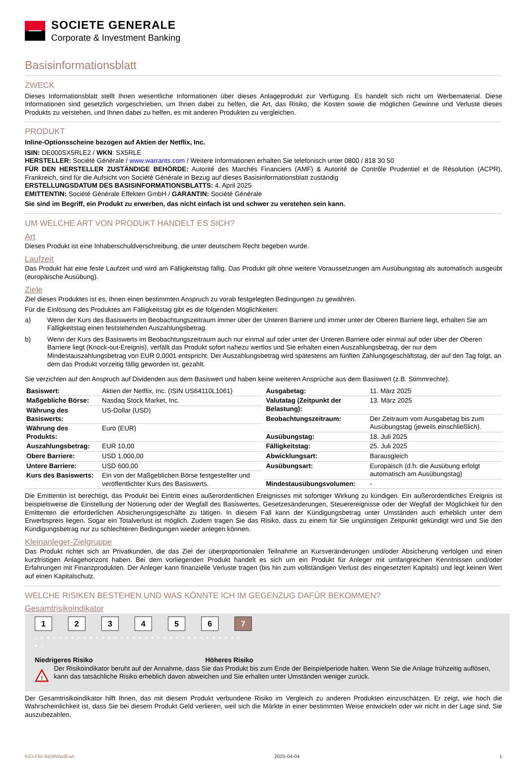SOCIETE GENERALE
Corporate & Investment Banking
Basisinformationsblatt
ZWECK
Dieses Informationsblatt stellt Ihnen wesentliche Informationen über dieses Anlageprodukt zur Verfügung. Es handelt sich nicht um Werbematerial. Diese Informationen sind gesetzlich vorgeschrieben, um Ihnen dabei zu helfen, die Art, das Risiko, die Kosten sowie die möglichen Gewinne und Verluste dieses Produkts zu verstehen, und Ihnen dabei zu helfen, es mit anderen Produkten zu vergleichen.
PRODUKT
Inline-Optionsscheine bezogen auf Aktien der Netflix, Inc.
ISIN: DE000SX5RLE2 / WKN: SX5RLE
HERSTELLER: Société Générale / www.warrants.com / Weitere Informationen erhalten Sie telefonisch unter 0800 / 818 30 50
FÜR DEN HERSTELLER ZUSTÄNDIGE BEHÖRDE: Autorité des Marchés Financiers (AMF) & Autorité de Contrôle Prudentiel et de Résolution (ACPR), Frankreich, sind für die Aufsicht von Société Générale in Bezug auf dieses Basisinformationsblatt zuständig
ERSTELLUNGSDATUM DES BASISINFORMATIONSBLATTS: 4. April 2025
EMITTENTIN: Société Générale Effekten GmbH / GARANTIN: Société Générale
Sie sind im Begriff, ein Produkt zu erwerben, das nicht einfach ist und schwer zu verstehen sein kann.
UM WELCHE ART VON PRODUKT HANDELT ES SICH?
Art
Dieses Produkt ist eine Inhaberschuldverschreibung, die unter deutschem Recht begeben wurde.
Laufzeit
Das Produkt hat eine feste Laufzeit und wird am Fälligkeitstag fällig. Das Produkt gilt ohne weitere Voraussetzungen am Ausübungstag als automatisch ausgeübt (europäische Ausübung).
Ziele
Ziel dieses Produktes ist es, Ihnen einen bestimmten Anspruch zu vorab festgelegten Bedingungen zu gewähren.
Für die Einlösung des Produktes am Fälligkeitstag gibt es die folgenden Möglichkeiten:
a) Wenn der Kurs des Basiswerts im Beobachtungszeitraum immer über der Unteren Barriere und immer unter der Oberen Barriere liegt, erhalten Sie am Fälligkeitstag einen feststehenden Auszahlungsbetrag.
b) Wenn der Kurs des Basiswerts im Beobachtungszeitraum auch nur einmal auf oder unter der Unteren Barriere oder einmal auf oder über der Oberen Barriere liegt (Knock-out-Ereignis), verfällt das Produkt sofort nahezu wertlos und Sie erhalten einen Auszahlungsbetrag, der nur dem Mindestauszahlungsbetrag von EUR 0,0001 entspricht. Der Auszahlungsbetrag wird spätestens am fünften Zahlungsgeschäftstag, der auf den Tag folgt, an dem das Produkt vorzeitig fällig geworden ist, gezahlt.
Sie verzichten auf den Anspruch auf Dividenden aus dem Basiswert und haben keine weiteren Ansprüche aus dem Basiswert (z.B. Stimmrechte).
| Basiswert: | Aktien der Netflix, Inc. (ISIN US64110L1061) |
| Maßgebliche Börse: | Nasdaq Stock Market, Inc. |
| Währung des Basiswerts: | US-Dollar (USD) |
| Währung des Produkts: | Euro (EUR) |
| Auszahlungsbetrag: | EUR 10,00 |
| Obere Barriere: | USD 1.000,00 |
| Untere Barriere: | USD 600,00 |
| Kurs des Basiswerts: | Ein von der Maßgeblichen Börse festgestellter und veröffentlichter Kurs des Basiswerts. |
| Ausgabetag: | 11. März 2025 |
| Valutatag (Zeitpunkt der Belastung): | 13. März 2025 |
| Beobachtungszeitraum: | Der Zeitraum vom Ausgabetag bis zum Ausübungstag (jeweils einschließlich). |
| Ausübungstag: | 18. Juli 2025 |
| Fälligkeitstag: | 25. Juli 2025 |
| Abwicklungsart: | Barausgleich |
| Ausübungsart: | Europäisch (d.h. die Ausübung erfolgt automatisch am Ausübungstag) |
| Mindestausübungsvolumen: | - |
Die Emittentin ist berechtigt, das Produkt bei Eintritt eines außerordentlichen Ereignisses mit sofortiger Wirkung zu kündigen. Ein außerordentliches Ereignis ist beispielsweise die Einstellung der Notierung oder der Wegfall des Basiswertes, Gesetzesänderungen, Steuerereignisse oder der Wegfall der Möglichkeit für den Emittenten die erforderlichen Absicherungsgeschäfte zu tätigen. In diesem Fall kann der Kündigungsbetrag unter Umständen auch erheblich unter dem Erwerbspreis liegen. Sogar ein Totalverlust ist möglich. Zudem tragen Sie das Risiko, dass zu einem für Sie ungünstigen Zeitpunkt gekündigt wird und Sie den Kündigungsbetrag nur zu schlechteren Bedingungen wieder anlegen können.
Kleinanleger-Zielgruppe
Das Produkt richtet sich an Privatkunden, die das Ziel der überproportionalen Teilnahme an Kursveränderungen und/oder Absicherung verfolgen und einen kurzfristigen Anlagehorizont haben. Bei dem vorliegenden Produkt handelt es sich um ein Produkt für Anleger mit umfangreichen Kenntnissen und/oder Erfahrungen mit Finanzprodukten. Der Anleger kann finanzielle Verluste tragen (bis hin zum vollständigen Verlust des eingesetzten Kapitals) und legt keinen Wert auf einen Kapitalschutz.
WELCHE RISIKEN BESTEHEN UND WAS KÖNNTE ICH IM GEGENZUG DAFÜR BEKOMMEN?
Gesamtrisikoindikator
123456 7
‹ • • • • • • • • • • • • • • • • • • • • • • • • • • • • • • • • • • ›
Niedrigeres Risiko Höheres Risiko
!
Der Risikoindikator beruht auf der Annahme, dass Sie das Produkt bis zum Ende der Beispielperiode halten. Wenn Sie die Anlage frühzeitig auflösen, kann das tatsächliche Risiko erheblich davon abweichen und Sie erhalten unter Umständen weniger zurück.
Der Gesamtrisikoindikator hilft Ihnen, das mit diesem Produkt verbundene Risiko im Vergleich zu anderen Produkten einzuschätzen. Er zeigt, wie hoch die Wahrscheinlichkeit ist, dass Sie bei diesem Produkt Geld verlieren, weil sich die Märkte in einer bestimmten Weise entwickeln oder wir nicht in der Lage sind, Sie auszubezahlen.
KID-FBI-9a59WadEaA 2025-04-04 1